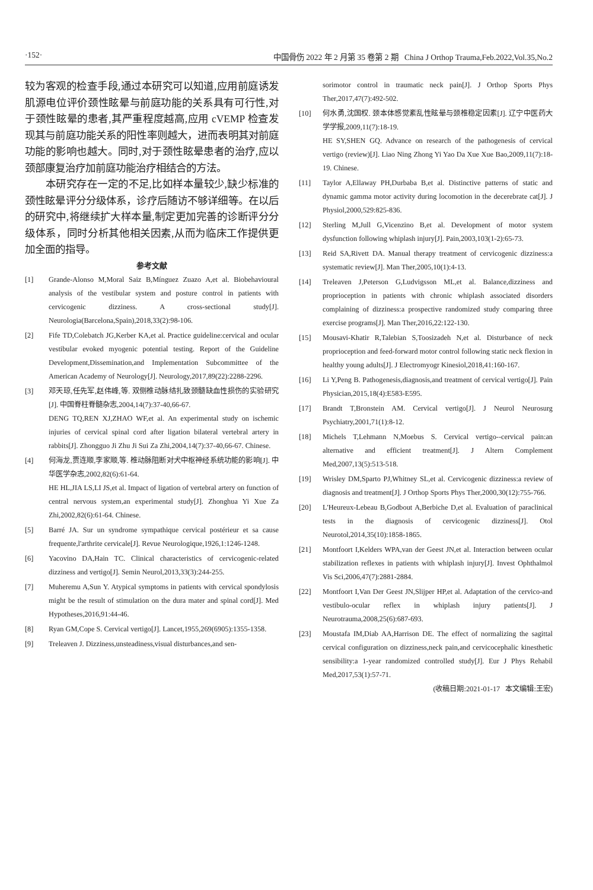·152· 中国骨伤 2022 年 2 月第 35 卷第 2 期 China J Orthop Trauma,Feb.2022,Vol.35,No.2
较为客观的检查手段,通过本研究可以知道,应用前庭诱发肌源电位评价颈性眩晕与前庭功能的关系具有可行性,对于颈性眩晕的患者,其严重程度越高,应用 cVEMP 检查发现其与前庭功能关系的阳性率则越大，进而表明其对前庭功能的影响也越大。同时,对于颈性眩晕患者的治疗,应以颈部康复治疗加前庭功能治疗相结合的方法。
本研究存在一定的不足,比如样本量较少,缺少标准的颈性眩晕评分分级体系，诊疗后随访不够详细等。在以后的研究中,将继续扩大样本量,制定更加完善的诊断评分分级体系，同时分析其他相关因素,从而为临床工作提供更加全面的指导。
参考文献
[1] Grande-Alonso M,Moral Saiz B,Mínguez Zuazo A,et al. Biobehavioural analysis of the vestibular system and posture control in patients with cervicogenic dizziness. A cross-sectional study[J]. Neurologia(Barcelona,Spain),2018,33(2):98-106.
[2] Fife TD,Colebatch JG,Kerber KA,et al. Practice guideline:cervical and ocular vestibular evoked myogenic potential testing. Report of the Guideline Development,Dissemination,and Implementation Subcommittee of the American Academy of Neurology[J]. Neurology,2017,89(22):2288-2296.
[3] 邓天琼,任先军,赵伟峰,等. 双侧椎动脉结扎致颈髓缺血性损伤的实验研究[J]. 中国脊柱脊髓杂志,2004,14(7):37-40,66-67.
DENG TQ,REN XJ,ZHAO WF,et al. An experimental study on ischemic injuries of cervical spinal cord after ligation bilateral vertebral artery in rabbits[J]. Zhongguo Ji Zhu Ji Sui Za Zhi,2004,14(7):37-40,66-67. Chinese.
[4] 何海龙,贾连顺,李家顺,等. 椎动脉阻断对犬中枢神经系统功能的影响[J]. 中华医学杂志,2002,82(6):61-64.
HE HL,JIA LS,LI JS,et al. Impact of ligation of vertebral artery on function of central nervous system,an experimental study[J]. Zhonghua Yi Xue Za Zhi,2002,82(6):61-64. Chinese.
[5] Barré JA. Sur un syndrome sympathique cervical postérieur et sa cause frequente,l'arthrite cervicale[J]. Revue Neurologique,1926,1:1246-1248.
[6] Yacovino DA,Hain TC. Clinical characteristics of cervicogenic-related dizziness and vertigo[J]. Semin Neurol,2013,33(3):244-255.
[7] Muheremu A,Sun Y. Atypical symptoms in patients with cervical spondylosis might be the result of stimulation on the dura mater and spinal cord[J]. Med Hypotheses,2016,91:44-46.
[8] Ryan GM,Cope S. Cervical vertigo[J]. Lancet,1955,269(6905):1355-1358.
[9] Treleaven J. Dizziness,unsteadiness,visual disturbances,and sen-
sorimotor control in traumatic neck pain[J]. J Orthop Sports Phys Ther,2017,47(7):492-502.
[10] 何水勇,沈国权. 颈本体感觉紊乱性眩晕与颈椎稳定因素[J]. 辽宁中医药大学学报,2009,11(7):18-19.
HE SY,SHEN GQ. Advance on research of the pathogenesis of cervical vertigo (review)[J]. Liao Ning Zhong Yi Yao Da Xue Xue Bao,2009,11(7):18-19. Chinese.
[11] Taylor A,Ellaway PH,Durbaba B,et al. Distinctive patterns of static and dynamic gamma motor activity during locomotion in the decerebrate cat[J]. J Physiol,2000,529:825-836.
[12] Sterling M,Jull G,Vicenzino B,et al. Development of motor system dysfunction following whiplash injury[J]. Pain,2003,103(1-2):65-73.
[13] Reid SA,Rivett DA. Manual therapy treatment of cervicogenic dizziness:a systematic review[J]. Man Ther,2005,10(1):4-13.
[14] Treleaven J,Peterson G,Ludvigsson ML,et al. Balance,dizziness and proprioception in patients with chronic whiplash associated disorders complaining of dizziness:a prospective randomized study comparing three exercise programs[J]. Man Ther,2016,22:122-130.
[15] Mousavi-Khatir R,Talebian S,Toosizadeh N,et al. Disturbance of neck proprioception and feed-forward motor control following static neck flexion in healthy young adults[J]. J Electromyogr Kinesiol,2018,41:160-167.
[16] Li Y,Peng B. Pathogenesis,diagnosis,and treatment of cervical vertigo[J]. Pain Physician,2015,18(4):E583-E595.
[17] Brandt T,Bronstein AM. Cervical vertigo[J]. J Neurol Neurosurg Psychiatry,2001,71(1):8-12.
[18] Michels T,Lehmann N,Moebus S. Cervical vertigo--cervical pain:an alternative and efficient treatment[J]. J Altern Complement Med,2007,13(5):513-518.
[19] Wrisley DM,Sparto PJ,Whitney SL,et al. Cervicogenic dizziness:a review of diagnosis and treatment[J]. J Orthop Sports Phys Ther,2000,30(12):755-766.
[20] L'Heureux-Lebeau B,Godbout A,Berbiche D,et al. Evaluation of paraclinical tests in the diagnosis of cervicogenic dizziness[J]. Otol Neurotol,2014,35(10):1858-1865.
[21] Montfoort I,Kelders WPA,van der Geest JN,et al. Interaction between ocular stabilization reflexes in patients with whiplash injury[J]. Invest Ophthalmol Vis Sci,2006,47(7):2881-2884.
[22] Montfoort I,Van Der Geest JN,Slijper HP,et al. Adaptation of the cervico-and vestibulo-ocular reflex in whiplash injury patients[J]. J Neurotrauma,2008,25(6):687-693.
[23] Moustafa IM,Diab AA,Harrison DE. The effect of normalizing the sagittal cervical configuration on dizziness,neck pain,and cervicocephalic kinesthetic sensibility:a 1-year randomized controlled study[J]. Eur J Phys Rehabil Med,2017,53(1):57-71.
(收稿日期:2021-01-17 本文编辑:王宏)